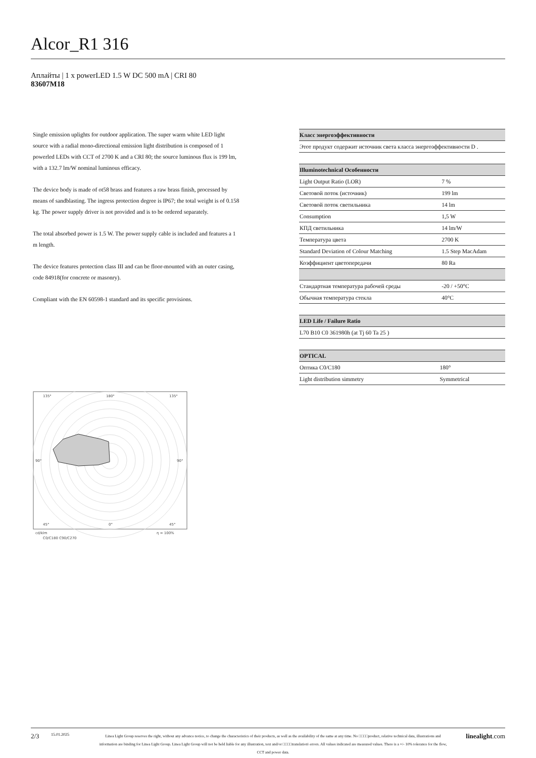Alcor_R1 316
Аплайты | 1 x powerLED 1.5 W DC 500 mA | CRI 80
83607M18
Single emission uplights for outdoor application. The super warm white LED light source with a radial mono-directional emission light distribution is composed of 1 powerled LEDs with CCT of 2700 K and a CRI 80; the source luminous flux is 199 lm, with a 132.7 lm/W nominal luminous efficacy.
The device body is made of ot58 brass and features a raw brass finish, processed by means of sandblasting. The ingress protection degree is IP67; the total weight is of 0.158 kg. The power supply driver is not provided and is to be ordered separately.
The total absorbed power is 1.5 W. The power supply cable is included and features a 1 m length.
The device features protection class III and can be floor-mounted with an outer casing, code 84918(for concrete or masonry).
Compliant with the EN 60598-1 standard and its specific provisions.
135°
180°
135°
90°
90°
45°
0°
45°
cd/klm
η = 100%
C0/C180 C90/C270
| Класс энергоэффективности |
| --- |
| Этот продукт содержит источник света класса энергоэффективности D . |
| Illuminotechnical Особенности | |
| --- | --- |
| Light Output Ratio (LOR) | 7 % |
| Световой поток (источник) | 199 lm |
| Световой поток светильника | 14 lm |
| Consumption | 1,5 W |
| КПД светильника | 14 lm/W |
| Температура цвета | 2700 K |
| Standard Deviation of Colour Matching | 1.5 Step MacAdam |
| Коэффициент цветопередачи | 80 Ra |
| Стандартная температура рабочей среды | -20 / +50°C |
| Обычная температура стекла | 40°C |
| LED Life / Failure Ratio |
| --- |
| L70 B10 C0 361980h (at Tj 60 Ta 25 ) |
| OPTICAL | |
| --- | --- |
| Оптика C0/C180 | 180° |
| Light distribution simmetry | Symmetrical |
2/3
15.01.2025
Linea Light Group reserves the right, without any advance notice, to change the characteristics of their products, as well as the availability of the same at any time. No □□□□product, relative technical data, illustrations and information are binding for Linea Light Group. Linea Light Group will not be held liable for any illustration, text and/or □□□□translation\ errors. All values indicated are measured values. There is a +/- 10% tolerance for the flow, CCT and power data.
linealight.com